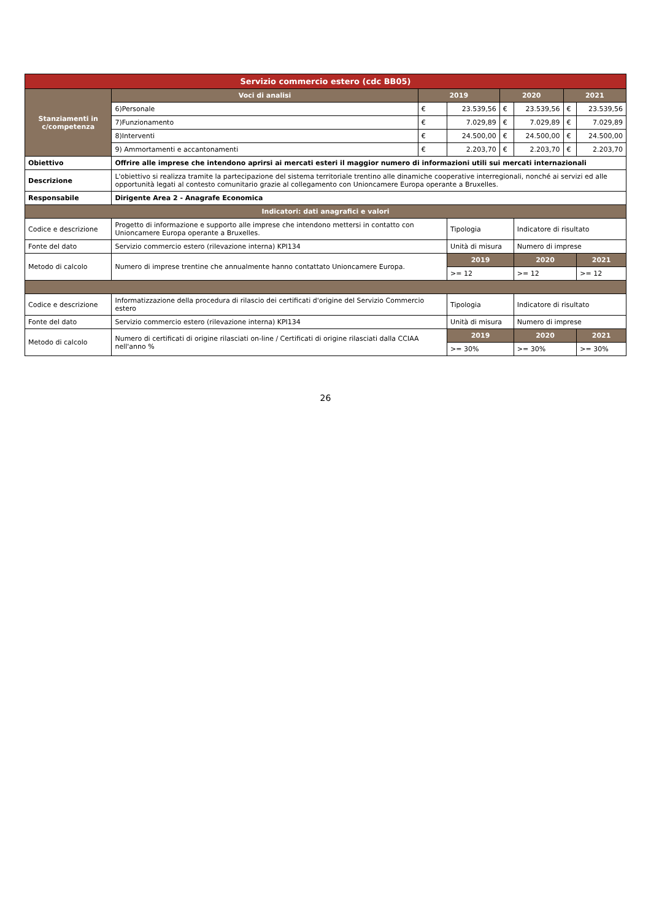| Servizio commercio estero (cdc BB05) | | | | | | | |
| Stanziamenti in c/competenza | Voci di analisi | 2019 | | 2020 | | 2021 | |
| | 6)Personale | € | 23.539,56 | € | 23.539,56 | € | 23.539,56 |
| | 7)Funzionamento | € | 7.029,89 | € | 7.029,89 | € | 7.029,89 |
| | 8)Interventi | € | 24.500,00 | € | 24.500,00 | € | 24.500,00 |
| | 9) Ammortamenti e accantonamenti | € | 2.203,70 | € | 2.203,70 | € | 2.203,70 |
| Obiettivo | Offrire alle imprese che intendono aprirsi ai mercati esteri il maggior numero di informazioni utili sui mercati internazionali | | | | | | |
| Descrizione | L'obiettivo si realizza tramite la partecipazione del sistema territoriale trentino alle dinamiche cooperative interregionali, nonché ai servizi ed alle opportunità legati al contesto comunitario grazie al collegamento con Unioncamere Europa operante a Bruxelles. | | | | | | |
| Responsabile | Dirigente Area 2 - Anagrafe Economica | | | | | | |
| Indicatori: dati anagrafici e valori | | | | | | | |
| Codice e descrizione | Progetto di informazione e supporto alle imprese che intendono mettersi in contatto con Unioncamere Europa operante a Bruxelles. | | Tipologia | | Indicatore di risultato | | |
| Fonte del dato | Servizio commercio estero (rilevazione interna) KPI134 | | Unità di misura | | Numero di imprese | | |
| Metodo di calcolo | Numero di imprese trentine che annualmente hanno contattato Unioncamere Europa. | | 2019 | | 2020 | | 2021 |
| | | | >= 12 | | >= 12 | | >= 12 |
| Codice e descrizione | Informatizzazione della procedura di rilascio dei certificati d'origine del Servizio Commercio estero | | Tipologia | | Indicatore di risultato | | |
| Fonte del dato | Servizio commercio estero (rilevazione interna) KPI134 | | Unità di misura | | Numero di imprese | | |
| Metodo di calcolo | Numero di certificati di origine rilasciati on-line / Certificati di origine rilasciati dalla CCIAA nell'anno % | | 2019 | | 2020 | | 2021 |
| | | | >= 30% | | >= 30% | | >= 30% |
26